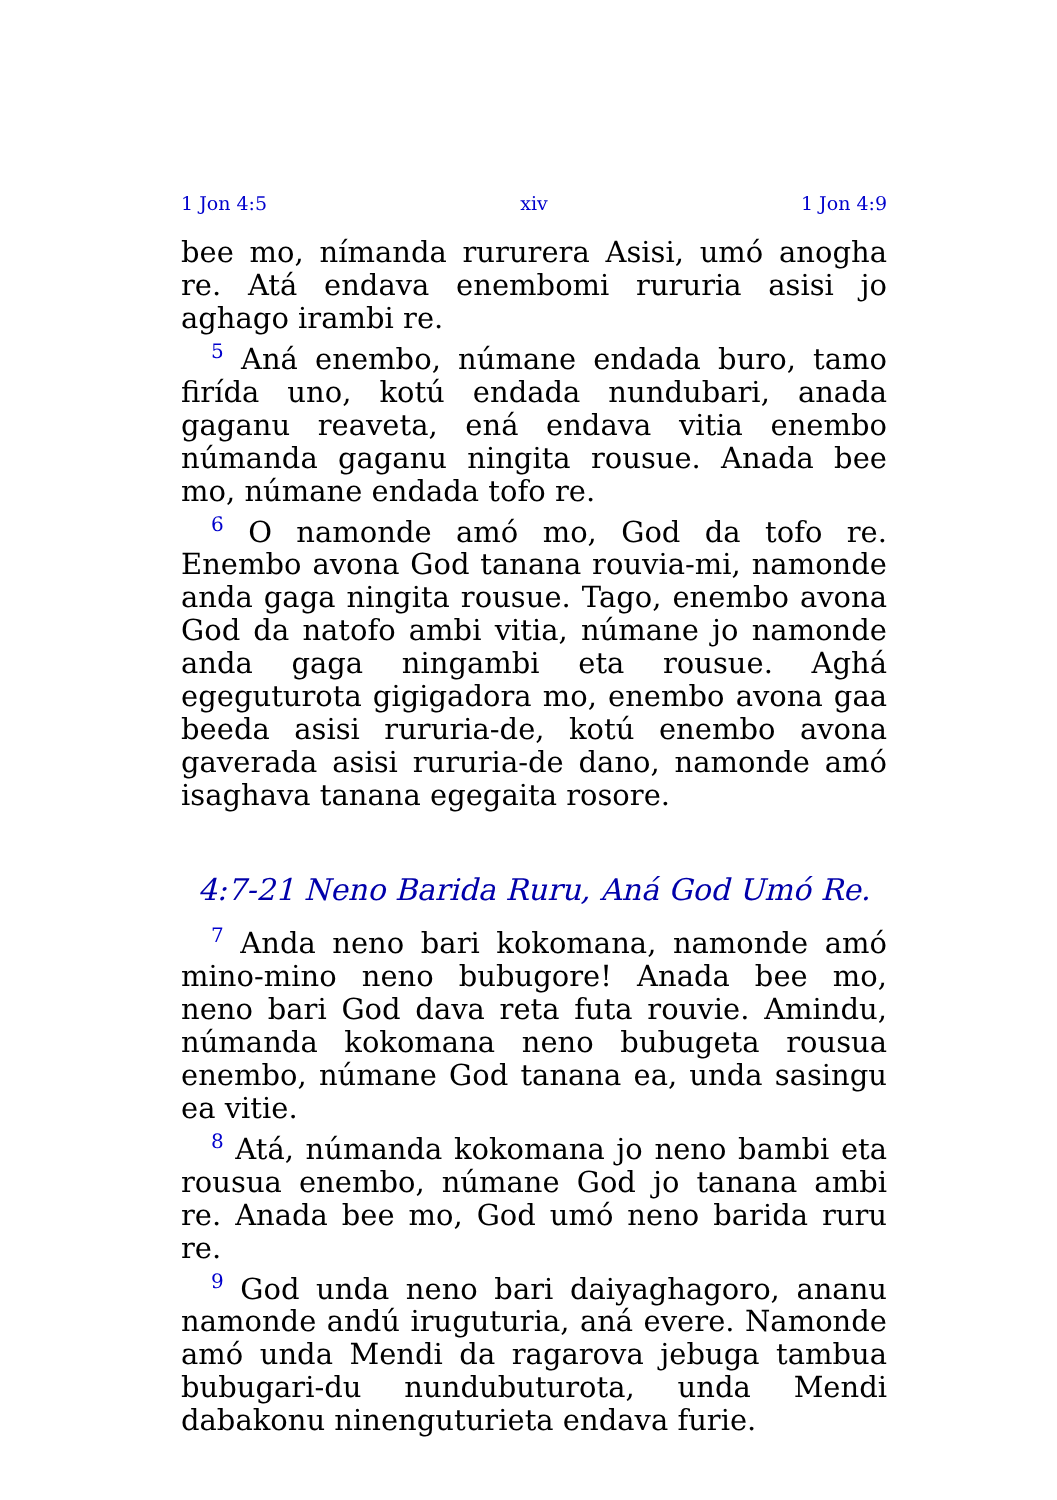1 Jon 4:5 xiv 1 Jon 4:9
bee mo, nímanda rururera Asisi, umó anogha re. Atá endava enembomi rururia asisi jo aghago irambi re.
<sup>5</sup> Aná enembo, númane endada buro, tamo firída uno, kotú endada nundubari, anada gaganu reaveta, ená endava vitia enembo númanda gaganu ningita rousue. Anada bee mo, númane endada tofo re.
<sup>6</sup> O namonde amó mo, God da tofo re. Enembo avona God tanana rouvia-mi, namonde anda gaga ningita rousue. Tago, enembo avona God da natofo ambi vitia, númane jo namonde anda gaga ningambi eta rousue. Aghá egeguturota gigigadora mo, enembo avona gaa beeda asisi rururia-de, kotú enembo avona gaverada asisi rururia-de dano, namonde amó isaghava tanana egegaita rosore.
4:7-21 Neno Barida Ruru, Aná God Umó Re.
<sup>7</sup> Anda neno bari kokomana, namonde amó mino-mino neno bubugore! Anada bee mo, neno bari God dava reta futa rouvie. Amindu, númanda kokomana neno bubugeta rousua enembo, númane God tanana ea, unda sasingu ea vitie.
<sup>8</sup> Atá, númanda kokomana jo neno bambi eta rousua enembo, númane God jo tanana ambi re. Anada bee mo, God umó neno barida ruru re.
<sup>9</sup> God unda neno bari daiyaghagoro, ananu namonde andú iruguturia, aná evere. Namonde amó unda Mendi da ragarova jebuga tambua bubugari-du nundubuturota, unda Mendi dabakonu ninenguturieta endava furie.